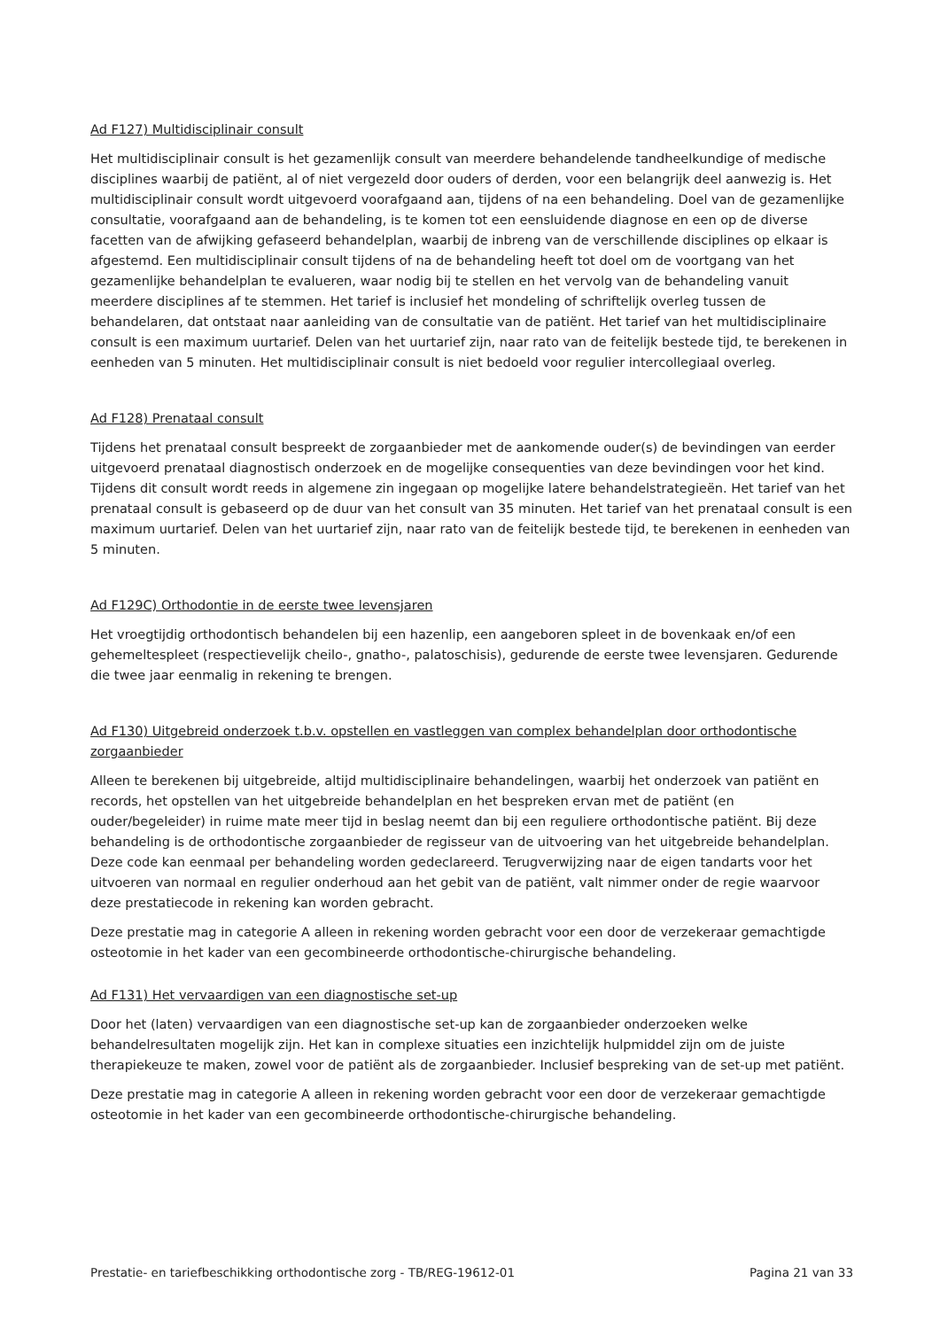Ad F127) Multidisciplinair consult
Het multidisciplinair consult is het gezamenlijk consult van meerdere behandelende tandheelkundige of medische disciplines waarbij de patiënt, al of niet vergezeld door ouders of derden, voor een belangrijk deel aanwezig is. Het multidisciplinair consult wordt uitgevoerd voorafgaand aan, tijdens of na een behandeling. Doel van de gezamenlijke consultatie, voorafgaand aan de behandeling, is te komen tot een eensluidende diagnose en een op de diverse facetten van de afwijking gefaseerd behandelplan, waarbij de inbreng van de verschillende disciplines op elkaar is afgestemd. Een multidisciplinair consult tijdens of na de behandeling heeft tot doel om de voortgang van het gezamenlijke behandelplan te evalueren, waar nodig bij te stellen en het vervolg van de behandeling vanuit meerdere disciplines af te stemmen. Het tarief is inclusief het mondeling of schriftelijk overleg tussen de behandelaren, dat ontstaat naar aanleiding van de consultatie van de patiënt. Het tarief van het multidisciplinaire consult is een maximum uurtarief. Delen van het uurtarief zijn, naar rato van de feitelijk bestede tijd, te berekenen in eenheden van 5 minuten. Het multidisciplinair consult is niet bedoeld voor regulier intercollegiaal overleg.
Ad F128) Prenataal consult
Tijdens het prenataal consult bespreekt de zorgaanbieder met de aankomende ouder(s) de bevindingen van eerder uitgevoerd prenataal diagnostisch onderzoek en de mogelijke consequenties van deze bevindingen voor het kind. Tijdens dit consult wordt reeds in algemene zin ingegaan op mogelijke latere behandelstrategieën. Het tarief van het prenataal consult is gebaseerd op de duur van het consult van 35 minuten. Het tarief van het prenataal consult is een maximum uurtarief. Delen van het uurtarief zijn, naar rato van de feitelijk bestede tijd, te berekenen in eenheden van 5 minuten.
Ad F129C) Orthodontie in de eerste twee levensjaren
Het vroegtijdig orthodontisch behandelen bij een hazenlip, een aangeboren spleet in de bovenkaak en/of een gehemeltespleet (respectievelijk cheilo-, gnatho-, palatoschisis), gedurende de eerste twee levensjaren. Gedurende die twee jaar eenmalig in rekening te brengen.
Ad F130) Uitgebreid onderzoek t.b.v. opstellen en vastleggen van complex behandelplan door orthodontische zorgaanbieder
Alleen te berekenen bij uitgebreide, altijd multidisciplinaire behandelingen, waarbij het onderzoek van patiënt en records, het opstellen van het uitgebreide behandelplan en het bespreken ervan met de patiënt (en ouder/begeleider) in ruime mate meer tijd in beslag neemt dan bij een reguliere orthodontische patiënt. Bij deze behandeling is de orthodontische zorgaanbieder de regisseur van de uitvoering van het uitgebreide behandelplan. Deze code kan eenmaal per behandeling worden gedeclareerd. Terugverwijzing naar de eigen tandarts voor het uitvoeren van normaal en regulier onderhoud aan het gebit van de patiënt, valt nimmer onder de regie waarvoor deze prestatiecode in rekening kan worden gebracht.
Deze prestatie mag in categorie A alleen in rekening worden gebracht voor een door de verzekeraar gemachtigde osteotomie in het kader van een gecombineerde orthodontische-chirurgische behandeling.
Ad F131) Het vervaardigen van een diagnostische set-up
Door het (laten) vervaardigen van een diagnostische set-up kan de zorgaanbieder onderzoeken welke behandelresultaten mogelijk zijn. Het kan in complexe situaties een inzichtelijk hulpmiddel zijn om de juiste therapiekeuze te maken, zowel voor de patiënt als de zorgaanbieder. Inclusief bespreking van de set-up met patiënt.
Deze prestatie mag in categorie A alleen in rekening worden gebracht voor een door de verzekeraar gemachtigde osteotomie in het kader van een gecombineerde orthodontische-chirurgische behandeling.
Prestatie- en tariefbeschikking orthodontische zorg - TB/REG-19612-01 Pagina 21 van 33